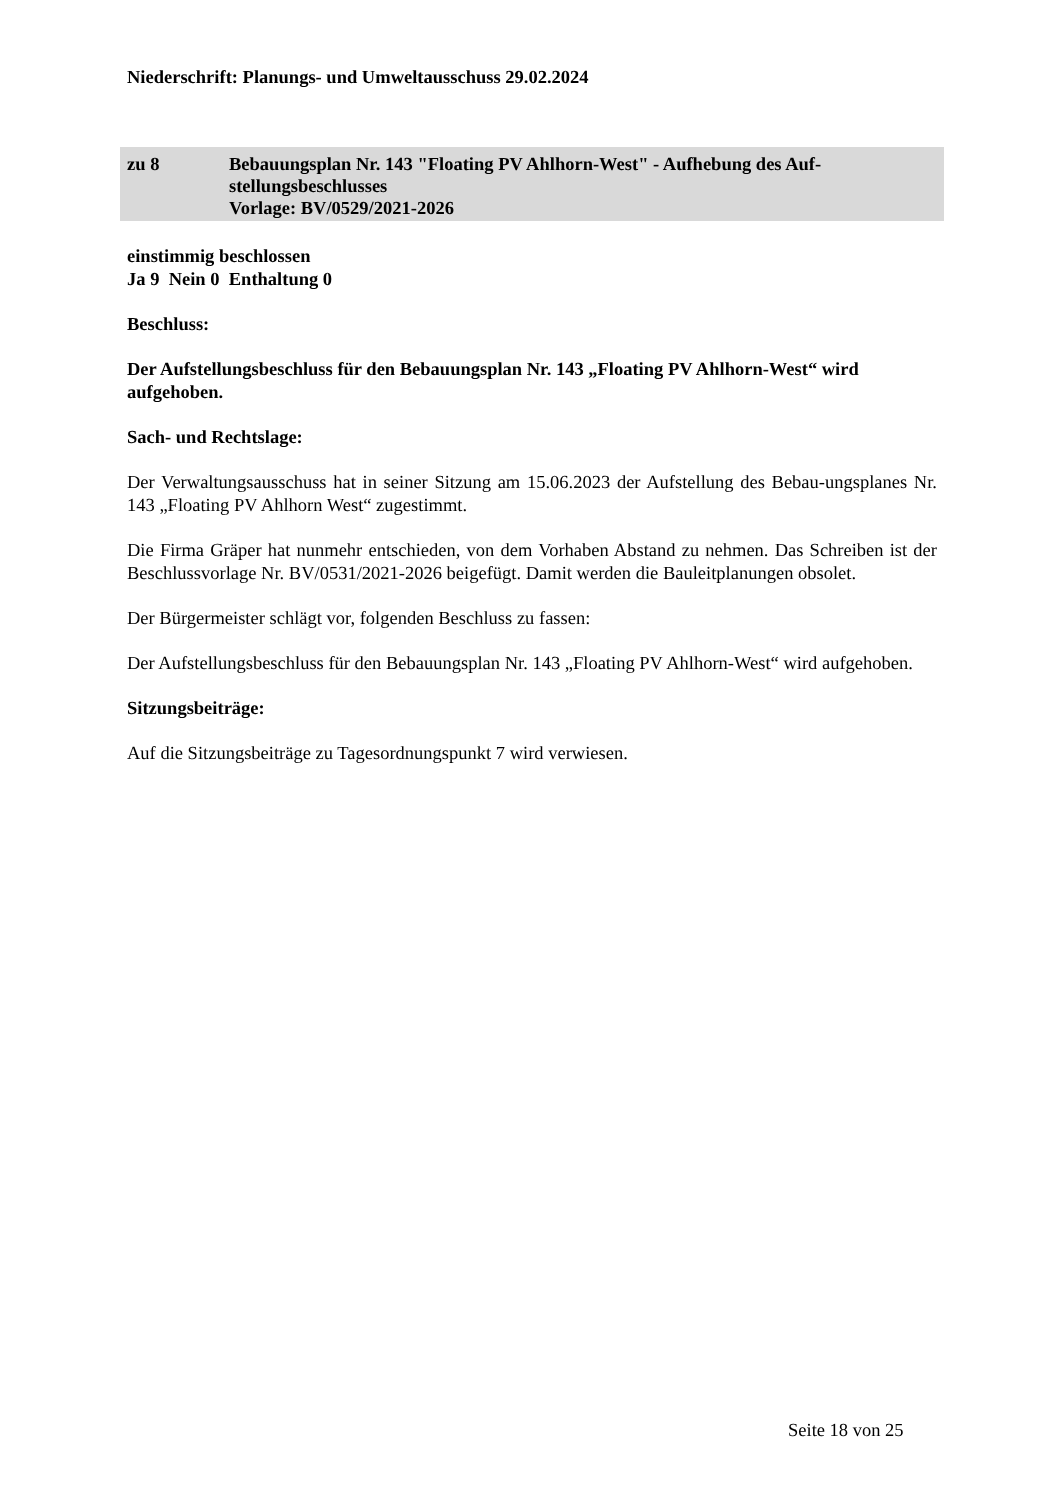Niederschrift: Planungs- und Umweltausschuss 29.02.2024
zu 8 Bebauungsplan Nr. 143 "Floating PV Ahlhorn-West" - Aufhebung des Auf-
stellungsbeschlusses
Vorlage: BV/0529/2021-2026
einstimmig beschlossen
Ja 9 Nein 0 Enthaltung 0
Beschluss:
Der Aufstellungsbeschluss für den Bebauungsplan Nr. 143 „Floating PV Ahlhorn-West“ wird aufgehoben.
Sach- und Rechtslage:
Der Verwaltungsausschuss hat in seiner Sitzung am 15.06.2023 der Aufstellung des Bebau-ungsplanes Nr. 143 „Floating PV Ahlhorn West“ zugestimmt.
Die Firma Gräper hat nunmehr entschieden, von dem Vorhaben Abstand zu nehmen. Das Schreiben ist der Beschlussvorlage Nr. BV/0531/2021-2026 beigefügt. Damit werden die Bauleitplanungen obsolet.
Der Bürgermeister schlägt vor, folgenden Beschluss zu fassen:
Der Aufstellungsbeschluss für den Bebauungsplan Nr. 143 „Floating PV Ahlhorn-West“ wird aufgehoben.
Sitzungsbeiträge:
Auf die Sitzungsbeiträge zu Tagesordnungspunkt 7 wird verwiesen.
Seite 18 von 25